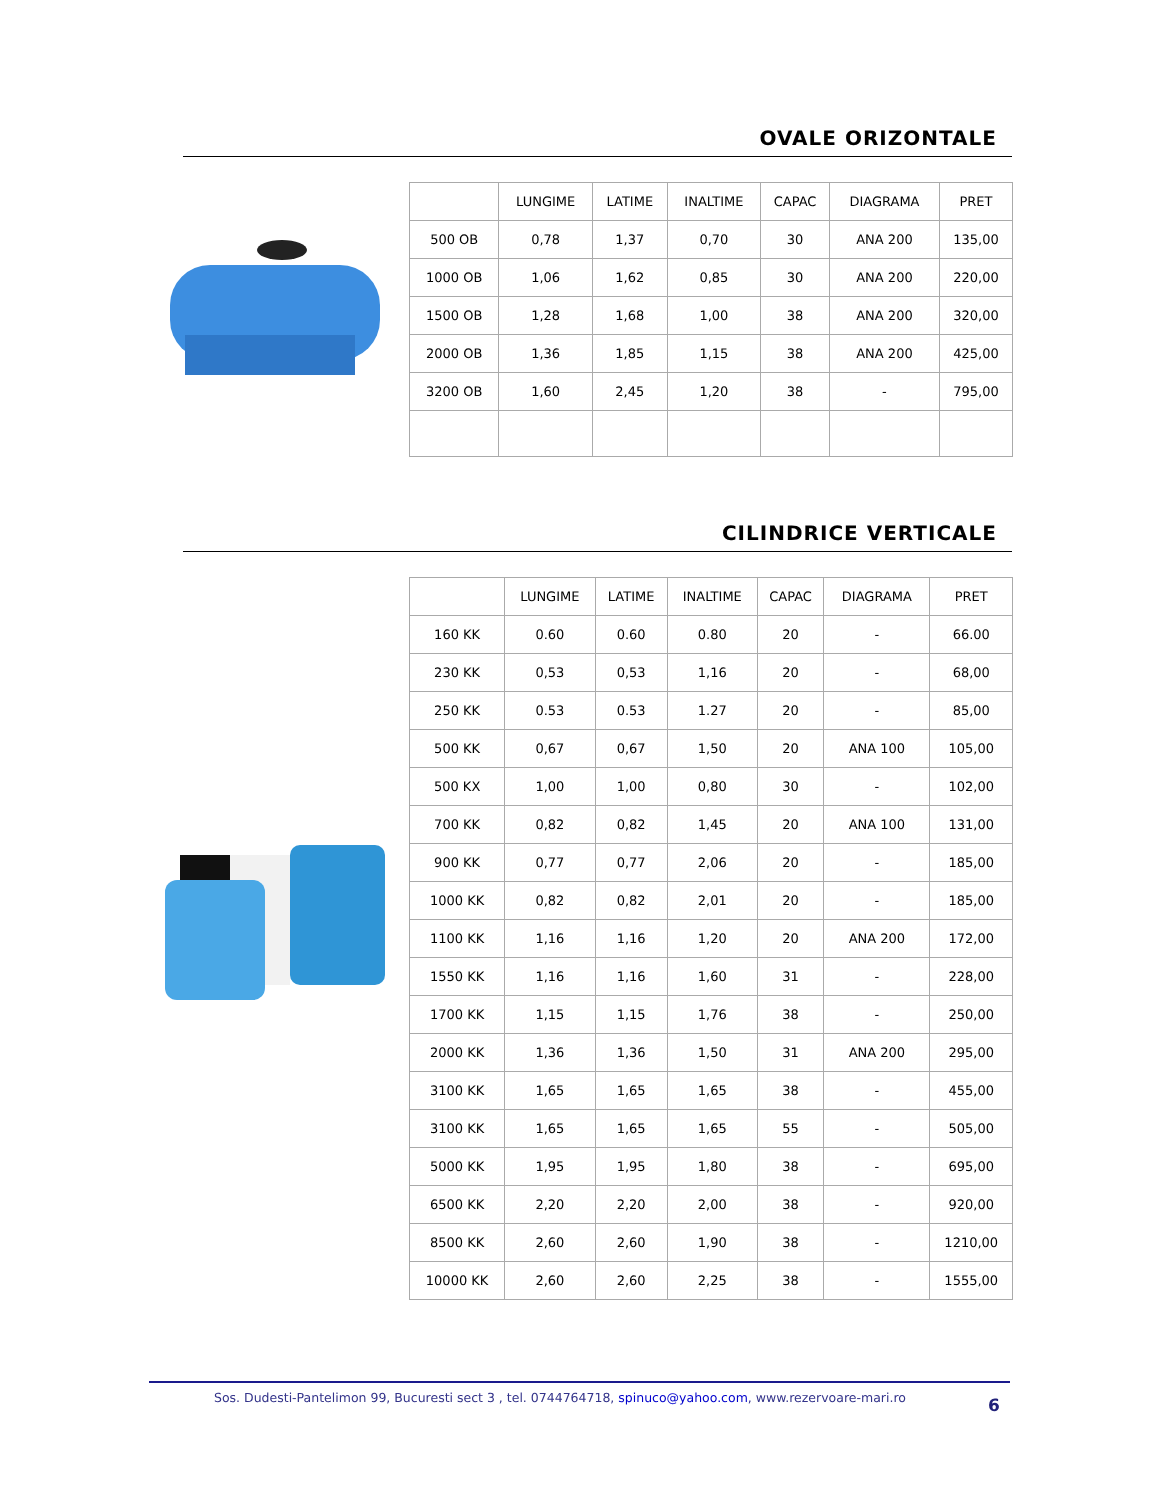OVALE ORIZONTALE
| | LUNGIME | LATIME | INALTIME | CAPAC | DIAGRAMA | PRET |
| --- | --- | --- | --- | --- | --- | --- |
| 500 OB | 0,78 | 1,37 | 0,70 | 30 | ANA 200 | 135,00 |
| 1000 OB | 1,06 | 1,62 | 0,85 | 30 | ANA 200 | 220,00 |
| 1500 OB | 1,28 | 1,68 | 1,00 | 38 | ANA 200 | 320,00 |
| 2000 OB | 1,36 | 1,85 | 1,15 | 38 | ANA 200 | 425,00 |
| 3200 OB | 1,60 | 2,45 | 1,20 | 38 | - | 795,00 |
CILINDRICE VERTICALE
| | LUNGIME | LATIME | INALTIME | CAPAC | DIAGRAMA | PRET |
| --- | --- | --- | --- | --- | --- | --- |
| 160 KK | 0.60 | 0.60 | 0.80 | 20 | - | 66.00 |
| 230 KK | 0,53 | 0,53 | 1,16 | 20 | - | 68,00 |
| 250 KK | 0.53 | 0.53 | 1.27 | 20 | - | 85,00 |
| 500 KK | 0,67 | 0,67 | 1,50 | 20 | ANA 100 | 105,00 |
| 500 KX | 1,00 | 1,00 | 0,80 | 30 | - | 102,00 |
| 700 KK | 0,82 | 0,82 | 1,45 | 20 | ANA 100 | 131,00 |
| 900 KK | 0,77 | 0,77 | 2,06 | 20 | - | 185,00 |
| 1000 KK | 0,82 | 0,82 | 2,01 | 20 | - | 185,00 |
| 1100 KK | 1,16 | 1,16 | 1,20 | 20 | ANA 200 | 172,00 |
| 1550 KK | 1,16 | 1,16 | 1,60 | 31 | - | 228,00 |
| 1700 KK | 1,15 | 1,15 | 1,76 | 38 | - | 250,00 |
| 2000 KK | 1,36 | 1,36 | 1,50 | 31 | ANA 200 | 295,00 |
| 3100 KK | 1,65 | 1,65 | 1,65 | 38 | - | 455,00 |
| 3100 KK | 1,65 | 1,65 | 1,65 | 55 | - | 505,00 |
| 5000 KK | 1,95 | 1,95 | 1,80 | 38 | - | 695,00 |
| 6500 KK | 2,20 | 2,20 | 2,00 | 38 | - | 920,00 |
| 8500 KK | 2,60 | 2,60 | 1,90 | 38 | - | 1210,00 |
| 10000 KK | 2,60 | 2,60 | 2,25 | 38 | - | 1555,00 |
Sos. Dudesti-Pantelimon 99, Bucuresti sect 3 , tel. 0744764718, spinuco@yahoo.com, www.rezervoare-mari.ro
6